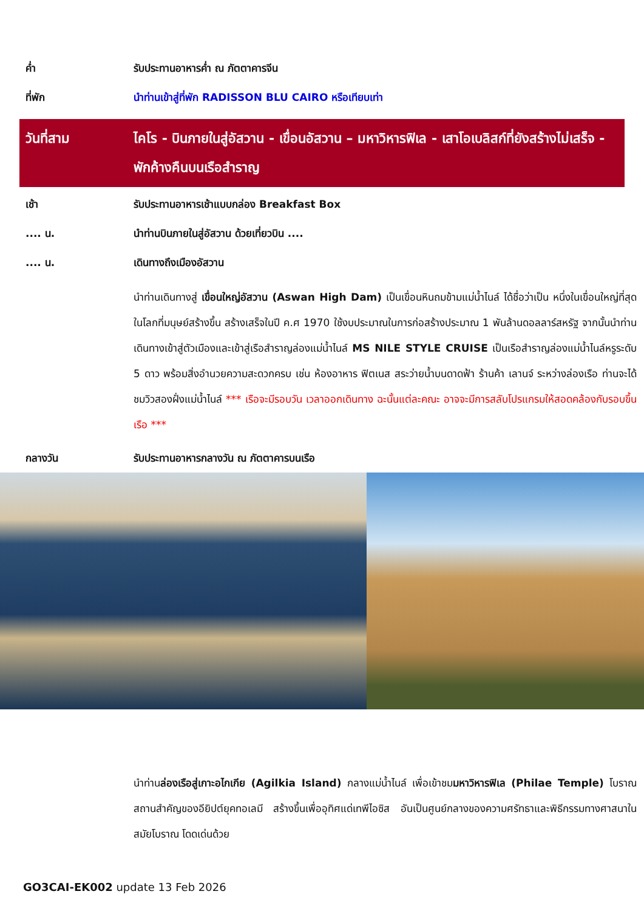ค่ำ รับประทานอาหารค่ำ ณ ภัตตาคารจีน
ที่พัก นำท่านเข้าสู่ที่พัก RADISSON BLU CAIRO หรือเทียบเท่า
วันที่สาม ไคโร - บินภายในสู่อัสวาน - เขื่อนอัสวาน – มหาวิหารฟิเล - เสาโอเบลิสก์ที่ยังสร้างไม่เสร็จ - พักค้างคืนบนเรือสำราญ
เช้า รับประทานอาหารเช้าแบบกล่อง Breakfast Box
.... น. นำท่านบินภายในสู่อัสวาน ด้วยเที่ยวบิน ....
.... น. เดินทางถึงเมืองอัสวาน
นำท่านเดินทางสู่ เขื่อนใหญ่อัสวาน (Aswan High Dam) เป็นเขื่อนหินถมข้ามแม่น้ำไนล์ ได้ชื่อว่าเป็น หนึ่งในเขื่อนใหญ่ที่สุดในโลกที่มนุษย์สร้างขึ้น สร้างเสร็จในปี ค.ศ 1970 ใช้งบประมาณในการก่อสร้างประมาณ 1 พันล้านดอลลาร์สหรัฐ จากนั้นนำท่านเดินทางเข้าสู่ตัวเมืองและเข้าสู่เรือสำราญล่องแม่น้ำไนล์ MS NILE STYLE CRUISE เป็นเรือสำราญล่องแม่น้ำไนล์หรูระดับ 5 ดาว พร้อมสิ่งอำนวยความสะดวกครบ เช่น ห้องอาหาร ฟิตเนส สระว่ายน้ำบนดาดฟ้า ร้านค้า เลานจ์ ระหว่างล่องเรือ ท่านจะได้ชมวิวสองฝั่งแม่น้ำไนล์ *** เรือจะมีรอบวัน เวลาออกเดินทาง ฉะนั้นแต่ละคณะ อาจจะมีการสลับโปรแกรมให้สอดคล้องกับรอบขึ้นเรือ ***
กลางวัน รับประทานอาหารกลางวัน ณ ภัตตาคารบนเรือ
นำท่านล่องเรือสู่เกาะอไกเกีย (Agilkia Island) กลางแม่น้ำไนล์ เพื่อเข้าชมมหาวิหารฟิเล (Philae Temple) โบราณสถานสำคัญของอียิปต์ยุคทอเลมี สร้างขึ้นเพื่ออุทิศแด่เทพีไอซิส อันเป็นศูนย์กลางของความศรัทธาและพิธีกรรมทางศาสนาในสมัยโบราณ โดดเด่นด้วย
GO3CAI-EK002 update 13 Feb 2026